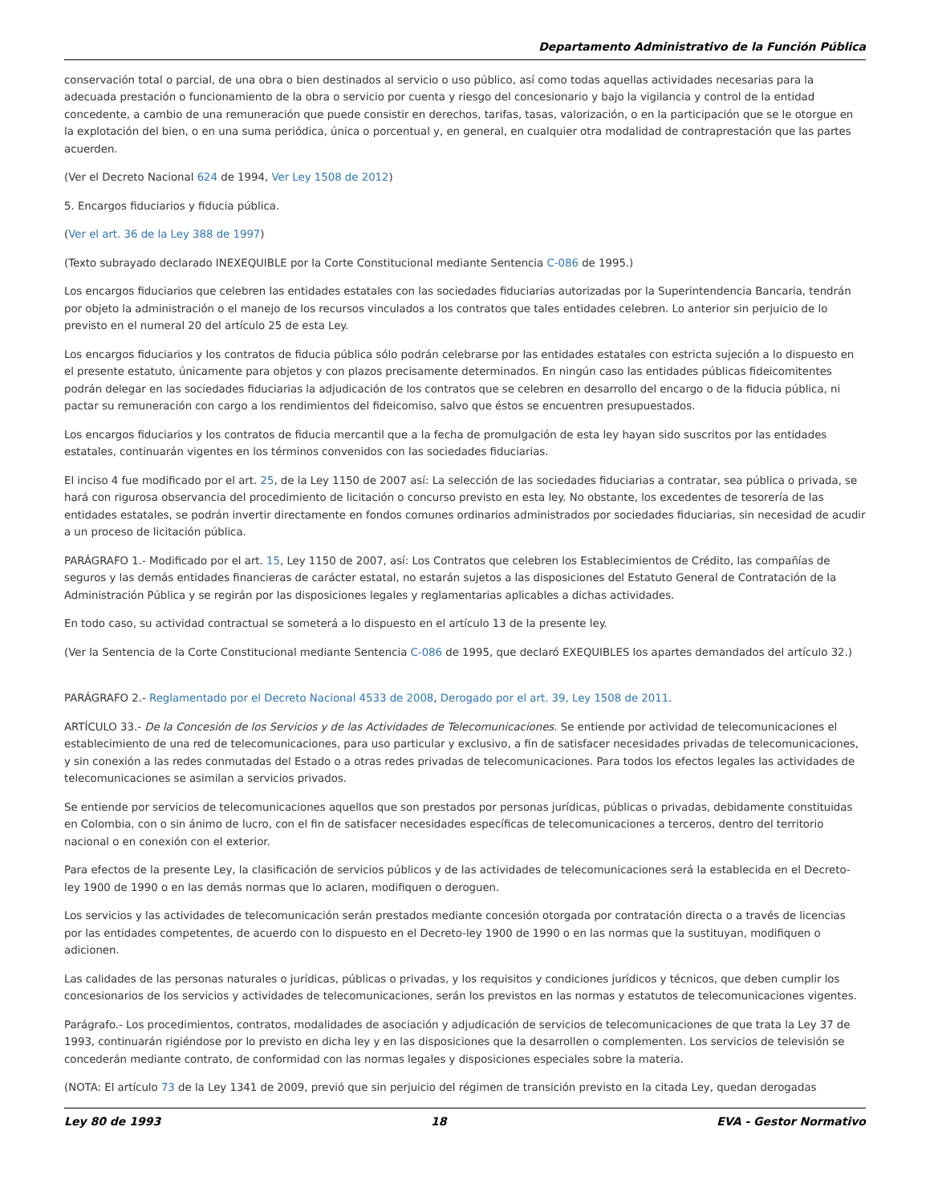Departamento Administrativo de la Función Pública
conservación total o parcial, de una obra o bien destinados al servicio o uso público, así como todas aquellas actividades necesarias para la adecuada prestación o funcionamiento de la obra o servicio por cuenta y riesgo del concesionario y bajo la vigilancia y control de la entidad concedente, a cambio de una remuneración que puede consistir en derechos, tarifas, tasas, valorización, o en la participación que se le otorgue en la explotación del bien, o en una suma periódica, única o porcentual y, en general, en cualquier otra modalidad de contraprestación que las partes acuerden.
(Ver el Decreto Nacional 624 de 1994, Ver Ley 1508 de 2012)
5. Encargos fiduciarios y fiducia pública.
(Ver el art. 36 de la Ley 388 de 1997)
(Texto subrayado declarado INEXEQUIBLE por la Corte Constitucional mediante Sentencia C-086 de 1995.)
Los encargos fiduciarios que celebren las entidades estatales con las sociedades fiduciarias autorizadas por la Superintendencia Bancaria, tendrán por objeto la administración o el manejo de los recursos vinculados a los contratos que tales entidades celebren. Lo anterior sin perjuicio de lo previsto en el numeral 20 del artículo 25 de esta Ley.
Los encargos fiduciarios y los contratos de fiducia pública sólo podrán celebrarse por las entidades estatales con estricta sujeción a lo dispuesto en el presente estatuto, únicamente para objetos y con plazos precisamente determinados. En ningún caso las entidades públicas fideicomitentes podrán delegar en las sociedades fiduciarias la adjudicación de los contratos que se celebren en desarrollo del encargo o de la fiducia pública, ni pactar su remuneración con cargo a los rendimientos del fideicomiso, salvo que éstos se encuentren presupuestados.
Los encargos fiduciarios y los contratos de fiducia mercantil que a la fecha de promulgación de esta ley hayan sido suscritos por las entidades estatales, continuarán vigentes en los términos convenidos con las sociedades fiduciarias.
El inciso 4 fue modificado por el art. 25, de la Ley 1150 de 2007 así: La selección de las sociedades fiduciarias a contratar, sea pública o privada, se hará con rigurosa observancia del procedimiento de licitación o concurso previsto en esta ley. No obstante, los excedentes de tesorería de las entidades estatales, se podrán invertir directamente en fondos comunes ordinarios administrados por sociedades fiduciarias, sin necesidad de acudir a un proceso de licitación pública.
PARÁGRAFO 1.- Modificado por el art. 15, Ley 1150 de 2007, así: Los Contratos que celebren los Establecimientos de Crédito, las compañías de seguros y las demás entidades financieras de carácter estatal, no estarán sujetos a las disposiciones del Estatuto General de Contratación de la Administración Pública y se regirán por las disposiciones legales y reglamentarias aplicables a dichas actividades.
En todo caso, su actividad contractual se someterá a lo dispuesto en el artículo 13 de la presente ley.
(Ver la Sentencia de la Corte Constitucional mediante Sentencia C-086 de 1995, que declaró EXEQUIBLES los apartes demandados del artículo 32.)
PARÁGRAFO 2.- Reglamentado por el Decreto Nacional 4533 de 2008, Derogado por el art. 39, Ley 1508 de 2011.
ARTÍCULO 33.- De la Concesión de los Servicios y de las Actividades de Telecomunicaciones. Se entiende por actividad de telecomunicaciones el establecimiento de una red de telecomunicaciones, para uso particular y exclusivo, a fin de satisfacer necesidades privadas de telecomunicaciones, y sin conexión a las redes conmutadas del Estado o a otras redes privadas de telecomunicaciones. Para todos los efectos legales las actividades de telecomunicaciones se asimilan a servicios privados.
Se entiende por servicios de telecomunicaciones aquellos que son prestados por personas jurídicas, públicas o privadas, debidamente constituidas en Colombia, con o sin ánimo de lucro, con el fin de satisfacer necesidades específicas de telecomunicaciones a terceros, dentro del territorio nacional o en conexión con el exterior.
Para efectos de la presente Ley, la clasificación de servicios públicos y de las actividades de telecomunicaciones será la establecida en el Decreto-ley 1900 de 1990 o en las demás normas que lo aclaren, modifiquen o deroguen.
Los servicios y las actividades de telecomunicación serán prestados mediante concesión otorgada por contratación directa o a través de licencias por las entidades competentes, de acuerdo con lo dispuesto en el Decreto-ley 1900 de 1990 o en las normas que la sustituyan, modifiquen o adicionen.
Las calidades de las personas naturales o jurídicas, públicas o privadas, y los requisitos y condiciones jurídicos y técnicos, que deben cumplir los concesionarios de los servicios y actividades de telecomunicaciones, serán los previstos en las normas y estatutos de telecomunicaciones vigentes.
Parágrafo.- Los procedimientos, contratos, modalidades de asociación y adjudicación de servicios de telecomunicaciones de que trata la Ley 37 de 1993, continuarán rigiéndose por lo previsto en dicha ley y en las disposiciones que la desarrollen o complementen. Los servicios de televisión se concederán mediante contrato, de conformidad con las normas legales y disposiciones especiales sobre la materia.
(NOTA: El artículo 73 de la Ley 1341 de 2009, previó que sin perjuicio del régimen de transición previsto en la citada Ley, quedan derogadas
Ley 80 de 1993 18 EVA - Gestor Normativo